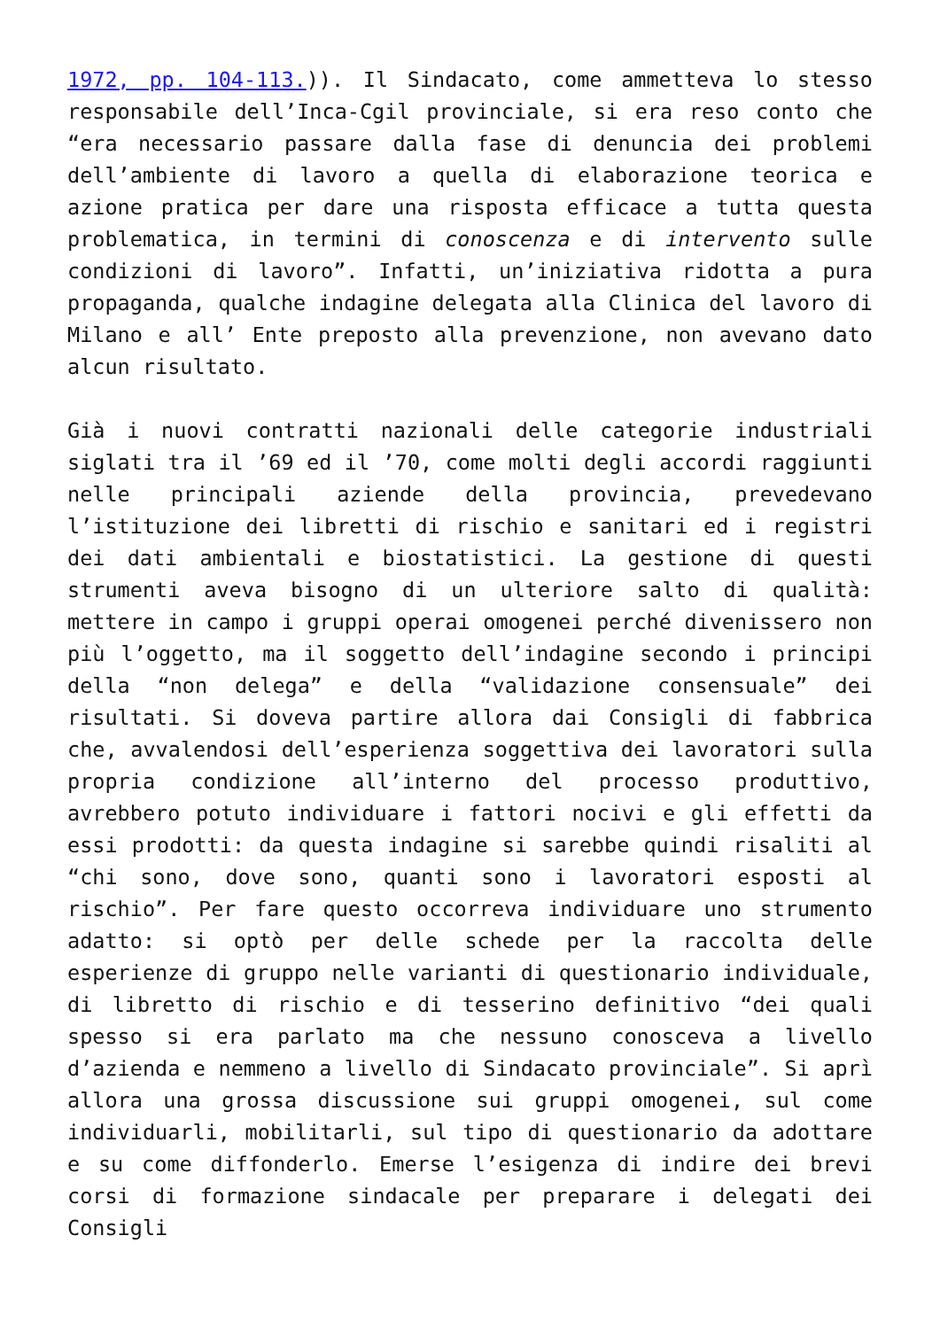1972, pp. 104-113.)). Il Sindacato, come ammetteva lo stesso responsabile dell’Inca-Cgil provinciale, si era reso conto che “era necessario passare dalla fase di denuncia dei problemi dell’ambiente di lavoro a quella di elaborazione teorica e azione pratica per dare una risposta efficace a tutta questa problematica, in termini di conoscenza e di intervento sulle condizioni di lavoro”. Infatti, un’iniziativa ridotta a pura propaganda, qualche indagine delegata alla Clinica del lavoro di Milano e all’ Ente preposto alla prevenzione, non avevano dato alcun risultato.
Già i nuovi contratti nazionali delle categorie industriali siglati tra il ’69 ed il ’70, come molti degli accordi raggiunti nelle principali aziende della provincia, prevedevano l’istituzione dei libretti di rischio e sanitari ed i registri dei dati ambientali e biostatistici. La gestione di questi strumenti aveva bisogno di un ulteriore salto di qualità: mettere in campo i gruppi operai omogenei perché divenissero non più l’oggetto, ma il soggetto dell’indagine secondo i principi della “non delega” e della “validazione consensuale” dei risultati. Si doveva partire allora dai Consigli di fabbrica che, avvalendosi dell’esperienza soggettiva dei lavoratori sulla propria condizione all’interno del processo produttivo, avrebbero potuto individuare i fattori nocivi e gli effetti da essi prodotti: da questa indagine si sarebbe quindi risaliti al “chi sono, dove sono, quanti sono i lavoratori esposti al rischio”. Per fare questo occorreva individuare uno strumento adatto: si optò per delle schede per la raccolta delle esperienze di gruppo nelle varianti di questionario individuale, di libretto di rischio e di tesserino definitivo “dei quali spesso si era parlato ma che nessuno conosceva a livello d’azienda e nemmeno a livello di Sindacato provinciale”. Si aprì allora una grossa discussione sui gruppi omogenei, sul come individuarli, mobilitarli, sul tipo di questionario da adottare e su come diffonderlo. Emerse l’esigenza di indire dei brevi corsi di formazione sindacale per preparare i delegati dei Consigli